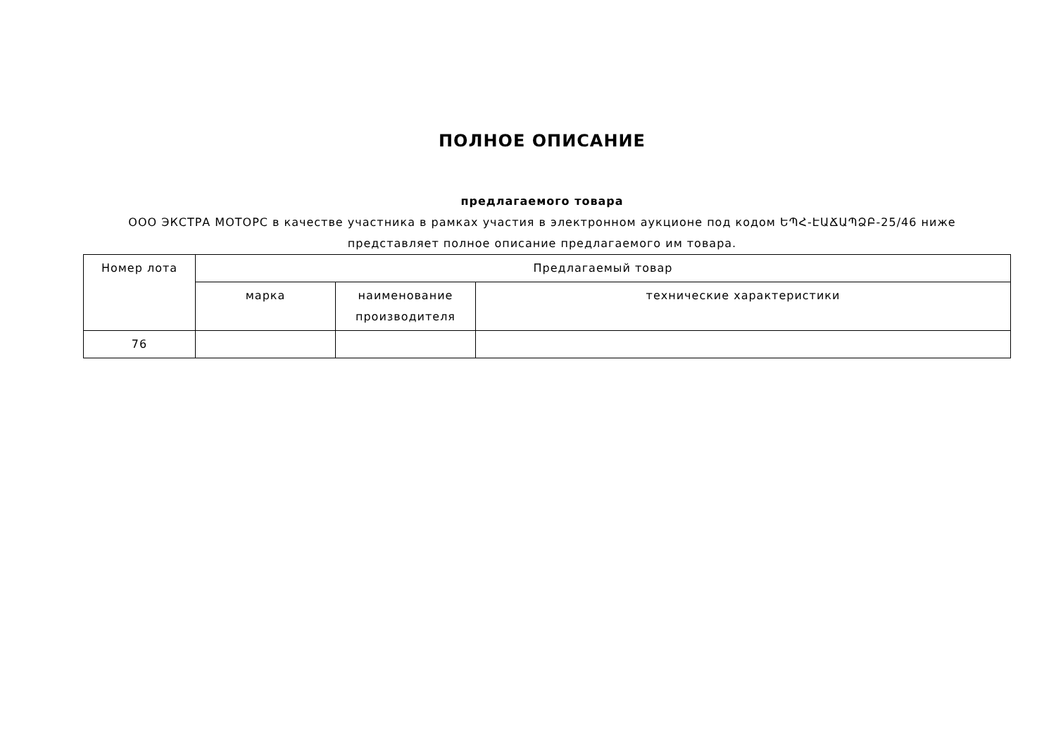ПОЛНОЕ ОПИСАНИЕ
предлагаемого товара
ООО ЭКСТРА МОТОРС в качестве участника в рамках участия в электронном аукционе под кодом ԵՊՀ-ԷԱՃԱՊՁԲ-25/46 ниже представляет полное описание предлагаемого им товара.
| Номер лота | Предлагаемый товар | | |
| --- | --- | --- | --- |
| | марка | наименование производителя | технические характеристики |
| 76 | | | |